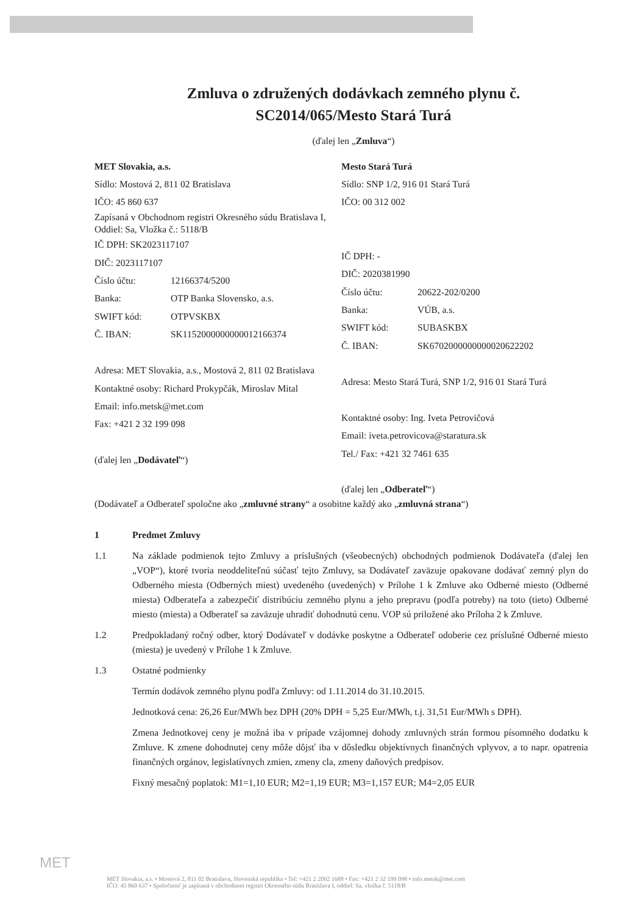Zmluva o združených dodávkach zemného plynu č.
SC2014/065/Mesto Stará Turá
(ďalej len „Zmluva“)
MET Slovakia, a.s.
Sídlo: Mostová 2, 811 02 Bratislava
IČO: 45 860 637
Zapísaná v Obchodnom registri Okresného súdu Bratislava I, Oddiel: Sa, Vložka č.: 5118/B
IČ DPH: SK2023117107
DIČ: 2023117107
Číslo účtu: 12166374/5200
Banka: OTP Banka Slovensko, a.s.
SWIFT kód: OTPVSKBX
Č. IBAN: SK1152000000000012166374
Adresa: MET Slovakia, a.s., Mostová 2, 811 02 Bratislava
Kontaktné osoby: Richard Prokypčák, Miroslav Mital
Email: info.metsk@met.com
Fax: +421 2 32 199 098
(ďalej len „Dodávateľ“)
Mesto Stará Turá
Sídlo: SNP 1/2, 916 01 Stará Turá
IČO: 00 312 002
IČ DPH: -
DIČ: 2020381990
Číslo účtu: 20622-202/0200
Banka: VÚB, a.s.
SWIFT kód: SUBASKBX
Č. IBAN: SK6702000000000020622202
Adresa: Mesto Stará Turá, SNP 1/2, 916 01 Stará Turá
Kontaktné osoby: Ing. Iveta Petrovičová
Email: iveta.petrovicova@staratura.sk
Tel./ Fax: +421 32 7461 635
(ďalej len „Odberateľ“)
(Dodávateľ a Odberateľ spoločne ako „zmluvné strany“ a osobitne každý ako „zmluvná strana“)
1 Predmet Zmluvy
1.1 Na základe podmienok tejto Zmluvy a príslušných (všeobecných) obchodných podmienok Dodávateľa (ďalej len „VOP“), ktoré tvoria neoddeliteľnú súčasť tejto Zmluvy, sa Dodávateľ zaväzuje opakovane dodávať zemný plyn do Odberného miesta (Odberných miest) uvedeného (uvedených) v Prílohe 1 k Zmluve ako Odberné miesto (Odberné miesta) Odberateľa a zabezpečiť distribúciu zemného plynu a jeho prepravu (podľa potreby) na toto (tieto) Odberné miesto (miesta) a Odberateľ sa zaväzuje uhradiť dohodnutú cenu. VOP sú priložené ako Príloha 2 k Zmluve.
1.2 Predpokladaný ročný odber, ktorý Dodávateľ v dodávke poskytne a Odberateľ odoberie cez príslušné Odberné miesto (miesta) je uvedený v Prílohe 1 k Zmluve.
1.3 Ostatné podmienky
Termín dodávok zemného plynu podľa Zmluvy: od 1.11.2014 do 31.10.2015.
Jednotková cena: 26,26 Eur/MWh bez DPH (20% DPH = 5,25 Eur/MWh, t.j. 31,51 Eur/MWh s DPH).
Zmena Jednotkovej ceny je možná iba v prípade vzájomnej dohody zmluvných strán formou písomného dodatku k Zmluve. K zmene dohodnutej ceny môže dôjsť iba v dôsledku objektívnych finančných vplyvov, a to napr. opatrenia finančných orgánov, legislatívnych zmien, zmeny cla, zmeny daňových predpisov.
Fixný mesačný poplatok: M1=1,10 EUR; M2=1,19 EUR; M3=1,157 EUR; M4=2,05 EUR
MET
MET Slovakia, a.s. • Mostová 2, 811 02 Bratislava, Slovenská republika • Tel: +421 2 2092 1688 • Fax: +421 2 32 199 098 • info.metsk@met.com
IČO: 45 860 637 • Spoločnosť je zapísaná v obchodnom registri Okresného súdu Bratislava I, oddiel: Sa, vložka č. 5118/B